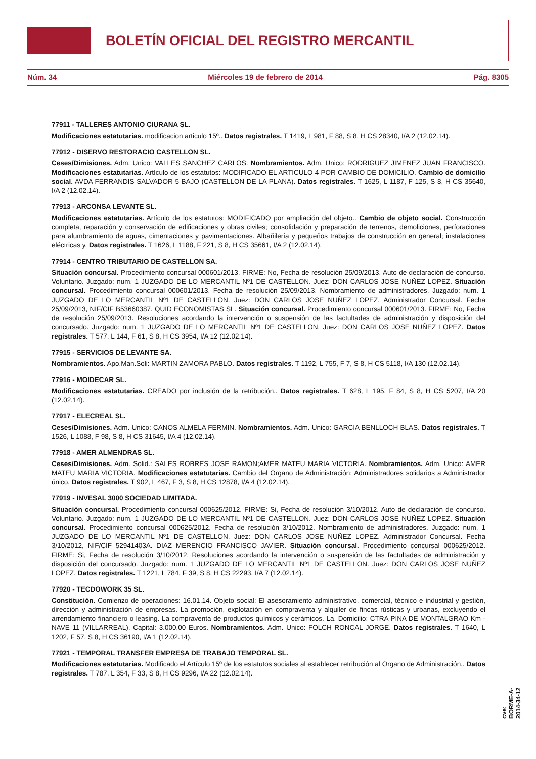BOLETÍN OFICIAL DEL REGISTRO MERCANTIL
Núm. 34 Miércoles 19 de febrero de 2014 Pág. 8305
77911 - TALLERES ANTONIO CIURANA SL.
Modificaciones estatutarias. modificacion articulo 15º.. Datos registrales. T 1419, L 981, F 88, S 8, H CS 28340, I/A 2 (12.02.14).
77912 - DISERVO RESTORACIO CASTELLON SL.
Ceses/Dimisiones. Adm. Unico: VALLES SANCHEZ CARLOS. Nombramientos. Adm. Unico: RODRIGUEZ JIMENEZ JUAN FRANCISCO. Modificaciones estatutarias. Artículo de los estatutos: MODIFICADO EL ARTICULO 4 POR CAMBIO DE DOMICILIO. Cambio de domicilio social. AVDA FERRANDIS SALVADOR 5 BAJO (CASTELLON DE LA PLANA). Datos registrales. T 1625, L 1187, F 125, S 8, H CS 35640, I/A 2 (12.02.14).
77913 - ARCONSA LEVANTE SL.
Modificaciones estatutarias. Artículo de los estatutos: MODIFICADO por ampliación del objeto.. Cambio de objeto social. Construcción completa, reparación y conservación de edificaciones y obras civiles; consolidación y preparación de terrenos, demoliciones, perforaciones para alumbramiento de aguas, cimentaciones y pavimentaciones. Albañilería y pequeños trabajos de construcción en general; instalaciones eléctricas y. Datos registrales. T 1626, L 1188, F 221, S 8, H CS 35661, I/A 2 (12.02.14).
77914 - CENTRO TRIBUTARIO DE CASTELLON SA.
Situación concursal. Procedimiento concursal 000601/2013. FIRME: No, Fecha de resolución 25/09/2013. Auto de declaración de concurso. Voluntario. Juzgado: num. 1 JUZGADO DE LO MERCANTIL Nº1 DE CASTELLON. Juez: DON CARLOS JOSE NUÑEZ LOPEZ. Situación concursal. Procedimiento concursal 000601/2013. Fecha de resolución 25/09/2013. Nombramiento de administradores. Juzgado: num. 1 JUZGADO DE LO MERCANTIL Nº1 DE CASTELLON. Juez: DON CARLOS JOSE NUÑEZ LOPEZ. Administrador Concursal. Fecha 25/09/2013, NIF/CIF B53660387. QUID ECONOMISTAS SL. Situación concursal. Procedimiento concursal 000601/2013. FIRME: No, Fecha de resolución 25/09/2013. Resoluciones acordando la intervención o suspensión de las factultades de administración y disposición del concursado. Juzgado: num. 1 JUZGADO DE LO MERCANTIL Nº1 DE CASTELLON. Juez: DON CARLOS JOSE NUÑEZ LOPEZ. Datos registrales. T 577, L 144, F 61, S 8, H CS 3954, I/A 12 (12.02.14).
77915 - SERVICIOS DE LEVANTE SA.
Nombramientos. Apo.Man.Soli: MARTIN ZAMORA PABLO. Datos registrales. T 1192, L 755, F 7, S 8, H CS 5118, I/A 130 (12.02.14).
77916 - MOIDECAR SL.
Modificaciones estatutarias. CREADO por inclusión de la retribución.. Datos registrales. T 628, L 195, F 84, S 8, H CS 5207, I/A 20 (12.02.14).
77917 - ELECREAL SL.
Ceses/Dimisiones. Adm. Unico: CANOS ALMELA FERMIN. Nombramientos. Adm. Unico: GARCIA BENLLOCH BLAS. Datos registrales. T 1526, L 1088, F 98, S 8, H CS 31645, I/A 4 (12.02.14).
77918 - AMER ALMENDRAS SL.
Ceses/Dimisiones. Adm. Solid.: SALES ROBRES JOSE RAMON;AMER MATEU MARIA VICTORIA. Nombramientos. Adm. Unico: AMER MATEU MARIA VICTORIA. Modificaciones estatutarias. Cambio del Organo de Administración: Administradores solidarios a Administrador único. Datos registrales. T 902, L 467, F 3, S 8, H CS 12878, I/A 4 (12.02.14).
77919 - INVESAL 3000 SOCIEDAD LIMITADA.
Situación concursal. Procedimiento concursal 000625/2012. FIRME: Si, Fecha de resolución 3/10/2012. Auto de declaración de concurso. Voluntario. Juzgado: num. 1 JUZGADO DE LO MERCANTIL Nº1 DE CASTELLON. Juez: DON CARLOS JOSE NUÑEZ LOPEZ. Situación concursal. Procedimiento concursal 000625/2012. Fecha de resolución 3/10/2012. Nombramiento de administradores. Juzgado: num. 1 JUZGADO DE LO MERCANTIL Nº1 DE CASTELLON. Juez: DON CARLOS JOSE NUÑEZ LOPEZ. Administrador Concursal. Fecha 3/10/2012, NIF/CIF 52941403A. DIAZ MERENCIO FRANCISCO JAVIER. Situación concursal. Procedimiento concursal 000625/2012. FIRME: Si, Fecha de resolución 3/10/2012. Resoluciones acordando la intervención o suspensión de las factultades de administración y disposición del concursado. Juzgado: num. 1 JUZGADO DE LO MERCANTIL Nº1 DE CASTELLON. Juez: DON CARLOS JOSE NUÑEZ LOPEZ. Datos registrales. T 1221, L 784, F 39, S 8, H CS 22293, I/A 7 (12.02.14).
77920 - TECDOWORK 35 SL.
Constitución. Comienzo de operaciones: 16.01.14. Objeto social: El asesoramiento administrativo, comercial, técnico e industrial y gestión, dirección y administración de empresas. La promoción, explotación en compraventa y alquiler de fincas rústicas y urbanas, excluyendo el arrendamiento financiero o leasing. La compraventa de productos químicos y cerámicos. La. Domicilio: CTRA PINA DE MONTALGRAO Km - NAVE 11 (VILLARREAL). Capital: 3.000,00 Euros. Nombramientos. Adm. Unico: FOLCH RONCAL JORGE. Datos registrales. T 1640, L 1202, F 57, S 8, H CS 36190, I/A 1 (12.02.14).
77921 - TEMPORAL TRANSFER EMPRESA DE TRABAJO TEMPORAL SL.
Modificaciones estatutarias. Modificado el Artículo 15º de los estatutos sociales al establecer retribución al Organo de Administración.. Datos registrales. T 787, L 354, F 33, S 8, H CS 9296, I/A 22 (12.02.14).
cve: BORME-A-2014-34-12